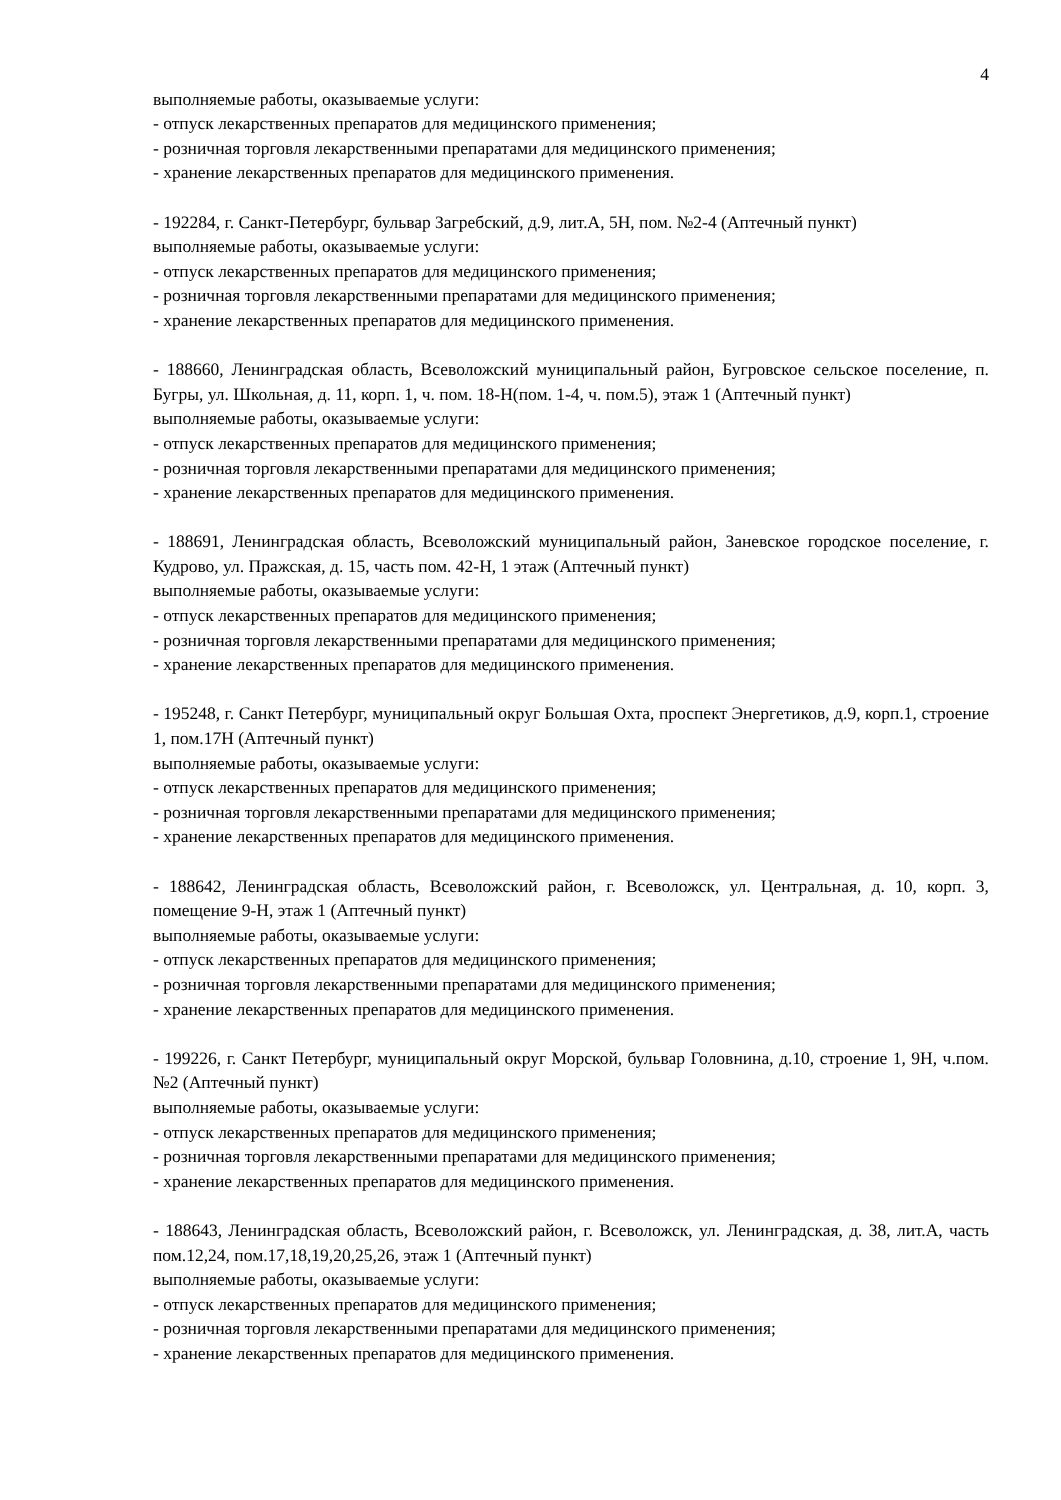4
выполняемые работы, оказываемые услуги:
- отпуск лекарственных препаратов для медицинского применения;
- розничная торговля лекарственными препаратами для медицинского применения;
- хранение лекарственных препаратов для медицинского применения.
- 192284, г. Санкт-Петербург, бульвар Загребский, д.9, лит.А, 5Н, пом. №2-4 (Аптечный пункт)
выполняемые работы, оказываемые услуги:
- отпуск лекарственных препаратов для медицинского применения;
- розничная торговля лекарственными препаратами для медицинского применения;
- хранение лекарственных препаратов для медицинского применения.
- 188660, Ленинградская область, Всеволожский муниципальный район, Бугровское сельское поселение, п. Бугры, ул. Школьная, д. 11, корп. 1, ч. пом. 18-Н(пом. 1-4, ч. пом.5), этаж 1 (Аптечный пункт)
выполняемые работы, оказываемые услуги:
- отпуск лекарственных препаратов для медицинского применения;
- розничная торговля лекарственными препаратами для медицинского применения;
- хранение лекарственных препаратов для медицинского применения.
- 188691, Ленинградская область, Всеволожский муниципальный район, Заневское городское поселение, г. Кудрово, ул. Пражская, д. 15, часть пом. 42-Н, 1 этаж (Аптечный пункт)
выполняемые работы, оказываемые услуги:
- отпуск лекарственных препаратов для медицинского применения;
- розничная торговля лекарственными препаратами для медицинского применения;
- хранение лекарственных препаратов для медицинского применения.
- 195248, г. Санкт Петербург, муниципальный округ Большая Охта, проспект Энергетиков, д.9, корп.1, строение 1, пом.17Н (Аптечный пункт)
выполняемые работы, оказываемые услуги:
- отпуск лекарственных препаратов для медицинского применения;
- розничная торговля лекарственными препаратами для медицинского применения;
- хранение лекарственных препаратов для медицинского применения.
- 188642, Ленинградская область, Всеволожский район, г. Всеволожск, ул. Центральная, д. 10, корп. 3, помещение 9-Н, этаж 1 (Аптечный пункт)
выполняемые работы, оказываемые услуги:
- отпуск лекарственных препаратов для медицинского применения;
- розничная торговля лекарственными препаратами для медицинского применения;
- хранение лекарственных препаратов для медицинского применения.
- 199226, г. Санкт Петербург, муниципальный округ Морской, бульвар Головнина, д.10, строение 1, 9Н, ч.пом. №2 (Аптечный пункт)
выполняемые работы, оказываемые услуги:
- отпуск лекарственных препаратов для медицинского применения;
- розничная торговля лекарственными препаратами для медицинского применения;
- хранение лекарственных препаратов для медицинского применения.
- 188643, Ленинградская область, Всеволожский район, г. Всеволожск, ул. Ленинградская, д. 38, лит.А, часть пом.12,24, пом.17,18,19,20,25,26, этаж 1 (Аптечный пункт)
выполняемые работы, оказываемые услуги:
- отпуск лекарственных препаратов для медицинского применения;
- розничная торговля лекарственными препаратами для медицинского применения;
- хранение лекарственных препаратов для медицинского применения.